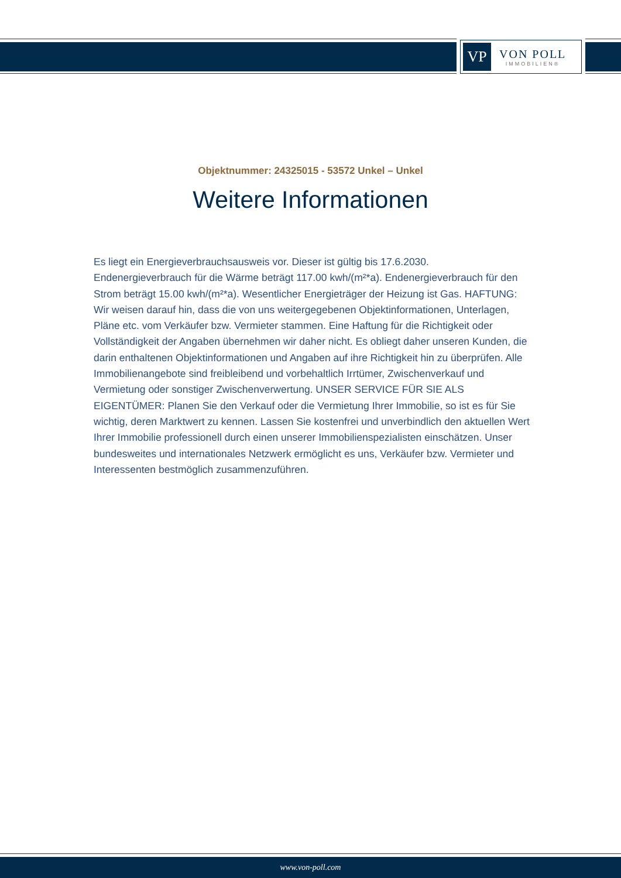VP
VON POLL
IMMOBILIEN®
Objektnummer: 24325015 - 53572 Unkel – Unkel
Weitere Informationen
Es liegt ein Energieverbrauchsausweis vor. Dieser ist gültig bis 17.6.2030. Endenergieverbrauch für die Wärme beträgt 117.00 kwh/(m²*a). Endenergieverbrauch für den Strom beträgt 15.00 kwh/(m²*a). Wesentlicher Energieträger der Heizung ist Gas. HAFTUNG: Wir weisen darauf hin, dass die von uns weitergegebenen Objektinformationen, Unterlagen, Pläne etc. vom Verkäufer bzw. Vermieter stammen. Eine Haftung für die Richtigkeit oder Vollständigkeit der Angaben übernehmen wir daher nicht. Es obliegt daher unseren Kunden, die darin enthaltenen Objektinformationen und Angaben auf ihre Richtigkeit hin zu überprüfen. Alle Immobilienangebote sind freibleibend und vorbehaltlich Irrtümer, Zwischenverkauf und Vermietung oder sonstiger Zwischenverwertung. UNSER SERVICE FÜR SIE ALS EIGENTÜMER: Planen Sie den Verkauf oder die Vermietung Ihrer Immobilie, so ist es für Sie wichtig, deren Marktwert zu kennen. Lassen Sie kostenfrei und unverbindlich den aktuellen Wert Ihrer Immobilie professionell durch einen unserer Immobilienspezialisten einschätzen. Unser bundesweites und internationales Netzwerk ermöglicht es uns, Verkäufer bzw. Vermieter und Interessenten bestmöglich zusammenzuführen.
www.von-poll.com